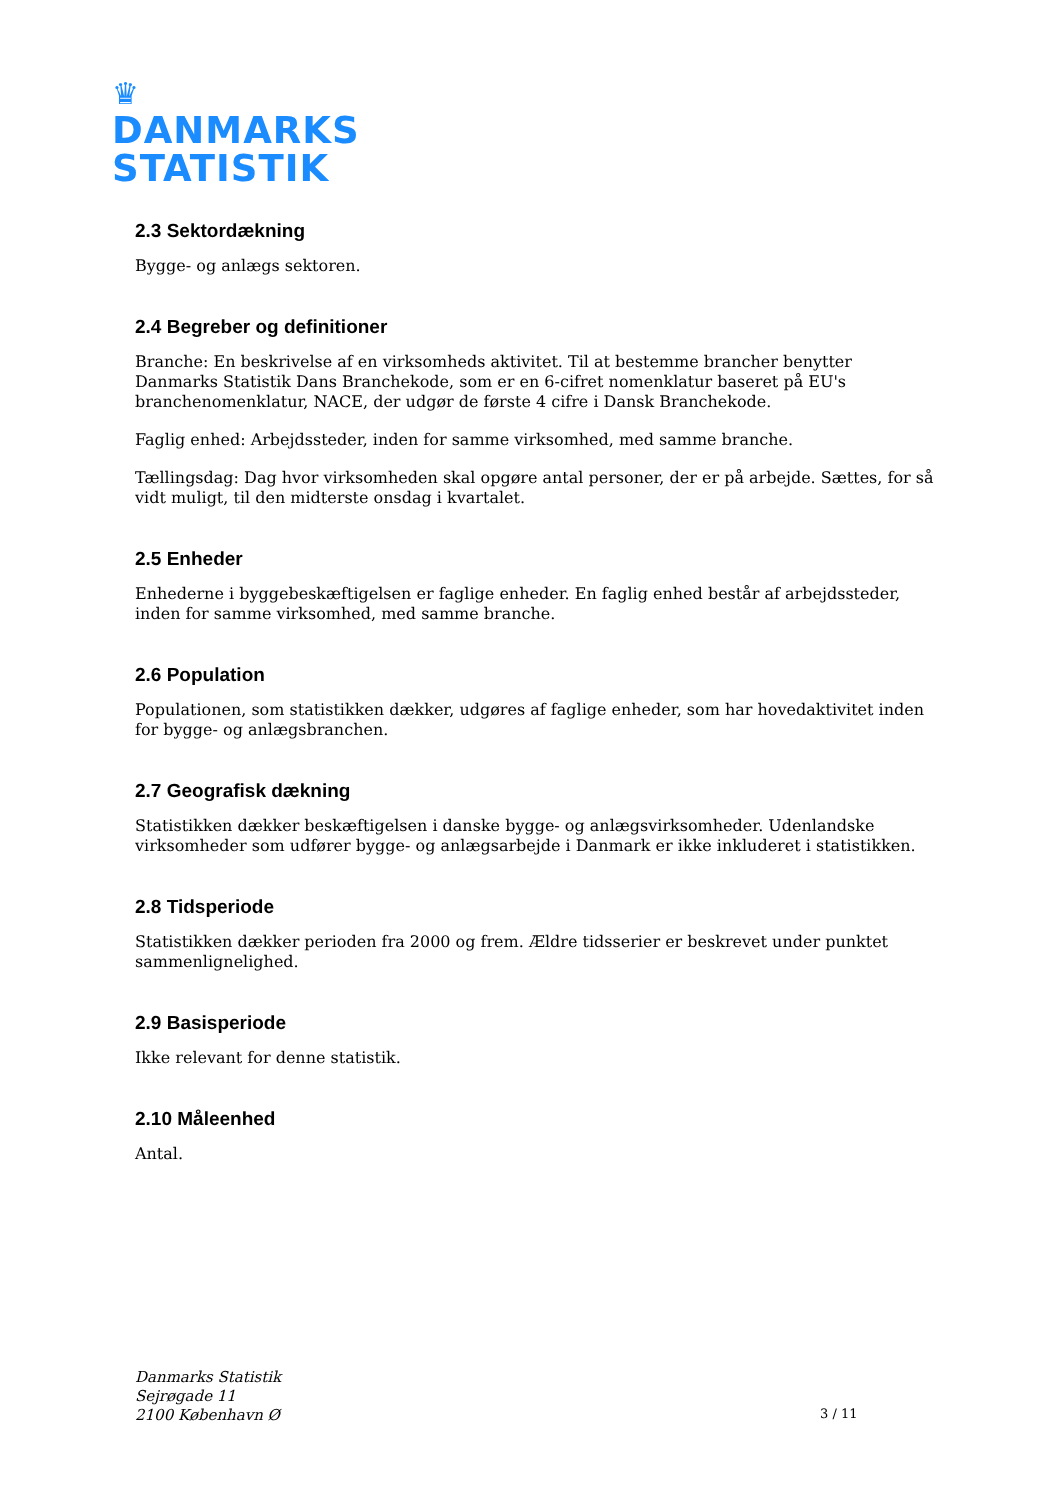♛
DANMARKS
STATISTIK
2.3 Sektordækning
Bygge- og anlægs sektoren.
2.4 Begreber og definitioner
Branche: En beskrivelse af en virksomheds aktivitet. Til at bestemme brancher benytter Danmarks Statistik Dans Branchekode, som er en 6-cifret nomenklatur baseret på EU's branchenomenklatur, NACE, der udgør de første 4 cifre i Dansk Branchekode.
Faglig enhed: Arbejdssteder, inden for samme virksomhed, med samme branche.
Tællingsdag: Dag hvor virksomheden skal opgøre antal personer, der er på arbejde. Sættes, for så vidt muligt, til den midterste onsdag i kvartalet.
2.5 Enheder
Enhederne i byggebeskæftigelsen er faglige enheder. En faglig enhed består af arbejdssteder, inden for samme virksomhed, med samme branche.
2.6 Population
Populationen, som statistikken dækker, udgøres af faglige enheder, som har hovedaktivitet inden for bygge- og anlægsbranchen.
2.7 Geografisk dækning
Statistikken dækker beskæftigelsen i danske bygge- og anlægsvirksomheder. Udenlandske virksomheder som udfører bygge- og anlægsarbejde i Danmark er ikke inkluderet i statistikken.
2.8 Tidsperiode
Statistikken dækker perioden fra 2000 og frem. Ældre tidsserier er beskrevet under punktet sammenlignelighed.
2.9 Basisperiode
Ikke relevant for denne statistik.
2.10 Måleenhed
Antal.
Danmarks Statistik
Sejrøgade 11
2100 København Ø
3 / 11